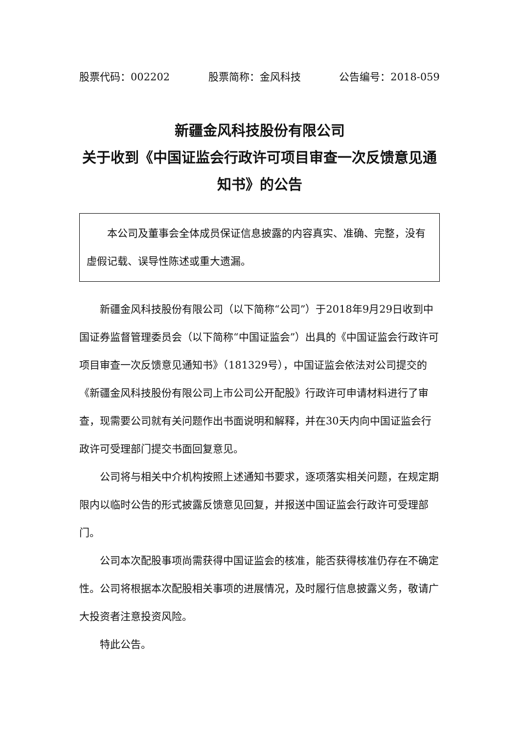股票代码：002202 股票简称：金风科技 公告编号：2018-059
新疆金风科技股份有限公司
关于收到《中国证监会行政许可项目审查一次反馈意见通知书》的公告
本公司及董事会全体成员保证信息披露的内容真实、准确、完整，没有虚假记载、误导性陈述或重大遗漏。
新疆金风科技股份有限公司（以下简称“公司”）于2018年9月29日收到中国证券监督管理委员会（以下简称“中国证监会”）出具的《中国证监会行政许可项目审查一次反馈意见通知书》（181329号），中国证监会依法对公司提交的《新疆金风科技股份有限公司上市公司公开配股》行政许可申请材料进行了审查，现需要公司就有关问题作出书面说明和解释，并在30天内向中国证监会行政许可受理部门提交书面回复意见。
公司将与相关中介机构按照上述通知书要求，逐项落实相关问题，在规定期限内以临时公告的形式披露反馈意见回复，并报送中国证监会行政许可受理部门。
公司本次配股事项尚需获得中国证监会的核准，能否获得核准仍存在不确定性。公司将根据本次配股相关事项的进展情况，及时履行信息披露义务，敬请广大投资者注意投资风险。
特此公告。